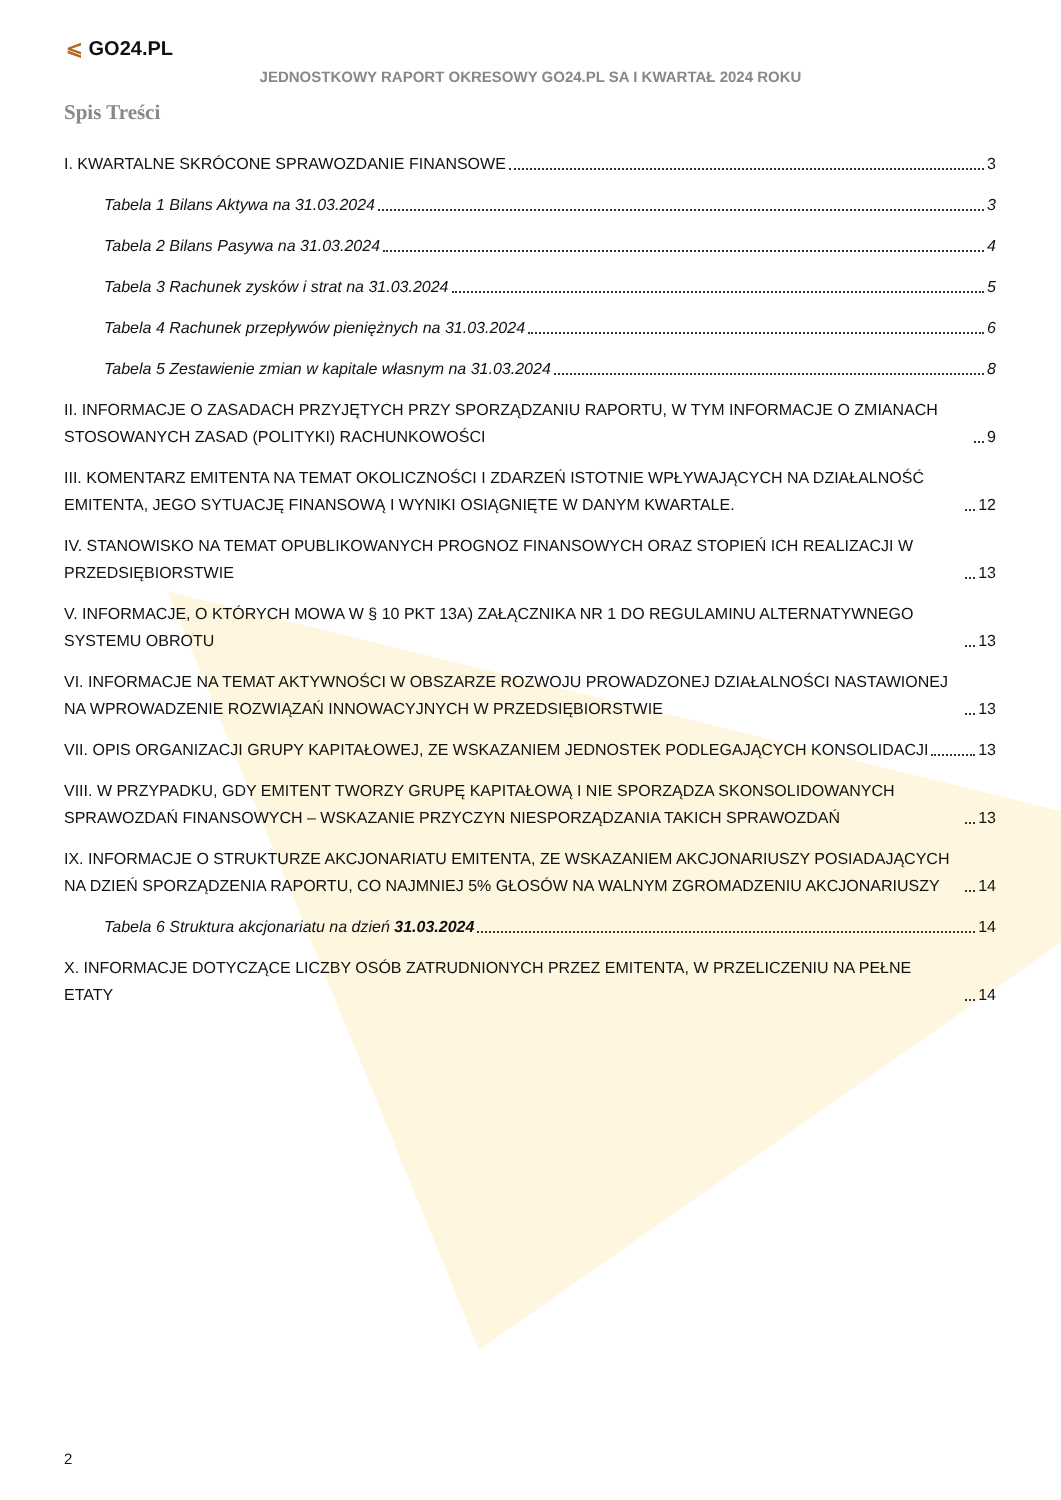⩽ GO24.PL
JEDNOSTKOWY RAPORT OKRESOWY GO24.PL SA I KWARTAŁ 2024 ROKU
Spis Treści
I. KWARTALNE SKRÓCONE SPRAWOZDANIE FINANSOWE 3
Tabela 1 Bilans Aktywa na 31.03.2024 3
Tabela 2 Bilans Pasywa na 31.03.2024 4
Tabela 3 Rachunek zysków i strat na 31.03.2024 5
Tabela 4 Rachunek przepływów pieniężnych na 31.03.2024 6
Tabela 5 Zestawienie zmian w kapitale własnym na 31.03.2024 8
II. INFORMACJE O ZASADACH PRZYJĘTYCH PRZY SPORZĄDZANIU RAPORTU, W TYM INFORMACJE O ZMIANACH STOSOWANYCH ZASAD (POLITYKI) RACHUNKOWOŚCI 9
III. KOMENTARZ EMITENTA NA TEMAT OKOLICZNOŚCI I ZDARZEŃ ISTOTNIE WPŁYWAJĄCYCH NA DZIAŁALNOŚĆ EMITENTA, JEGO SYTUACJĘ FINANSOWĄ I WYNIKI OSIĄGNIĘTE W DANYM KWARTALE. 12
IV. STANOWISKO NA TEMAT OPUBLIKOWANYCH PROGNOZ FINANSOWYCH ORAZ STOPIEŃ ICH REALIZACJI W PRZEDSIĘBIORSTWIE 13
V. INFORMACJE, O KTÓRYCH MOWA W § 10 PKT 13A) ZAŁĄCZNIKA NR 1 DO REGULAMINU ALTERNATYWNEGO SYSTEMU OBROTU 13
VI. INFORMACJE NA TEMAT AKTYWNOŚCI W OBSZARZE ROZWOJU PROWADZONEJ DZIAŁALNOŚCI NASTAWIONEJ NA WPROWADZENIE ROZWIĄZAŃ INNOWACYJNYCH W PRZEDSIĘBIORSTWIE 13
VII. OPIS ORGANIZACJI GRUPY KAPITAŁOWEJ, ZE WSKAZANIEM JEDNOSTEK PODLEGAJĄCYCH KONSOLIDACJI 13
VIII. W PRZYPADKU, GDY EMITENT TWORZY GRUPĘ KAPITAŁOWĄ I NIE SPORZĄDZA SKONSOLIDOWANYCH SPRAWOZDAŃ FINANSOWYCH – WSKAZANIE PRZYCZYN NIESPORZĄDZANIA TAKICH SPRAWOZDAŃ 13
IX. INFORMACJE O STRUKTURZE AKCJONARIATU EMITENTA, ZE WSKAZANIEM AKCJONARIUSZY POSIADAJĄCYCH NA DZIEŃ SPORZĄDZENIA RAPORTU, CO NAJMNIEJ 5% GŁOSÓW NA WALNYM ZGROMADZENIU AKCJONARIUSZY 14
Tabela 6 Struktura akcjonariatu na dzień 31.03.2024 14
X. INFORMACJE DOTYCZĄCE LICZBY OSÓB ZATRUDNIONYCH PRZEZ EMITENTA, W PRZELICZENIU NA PEŁNE ETATY 14
2